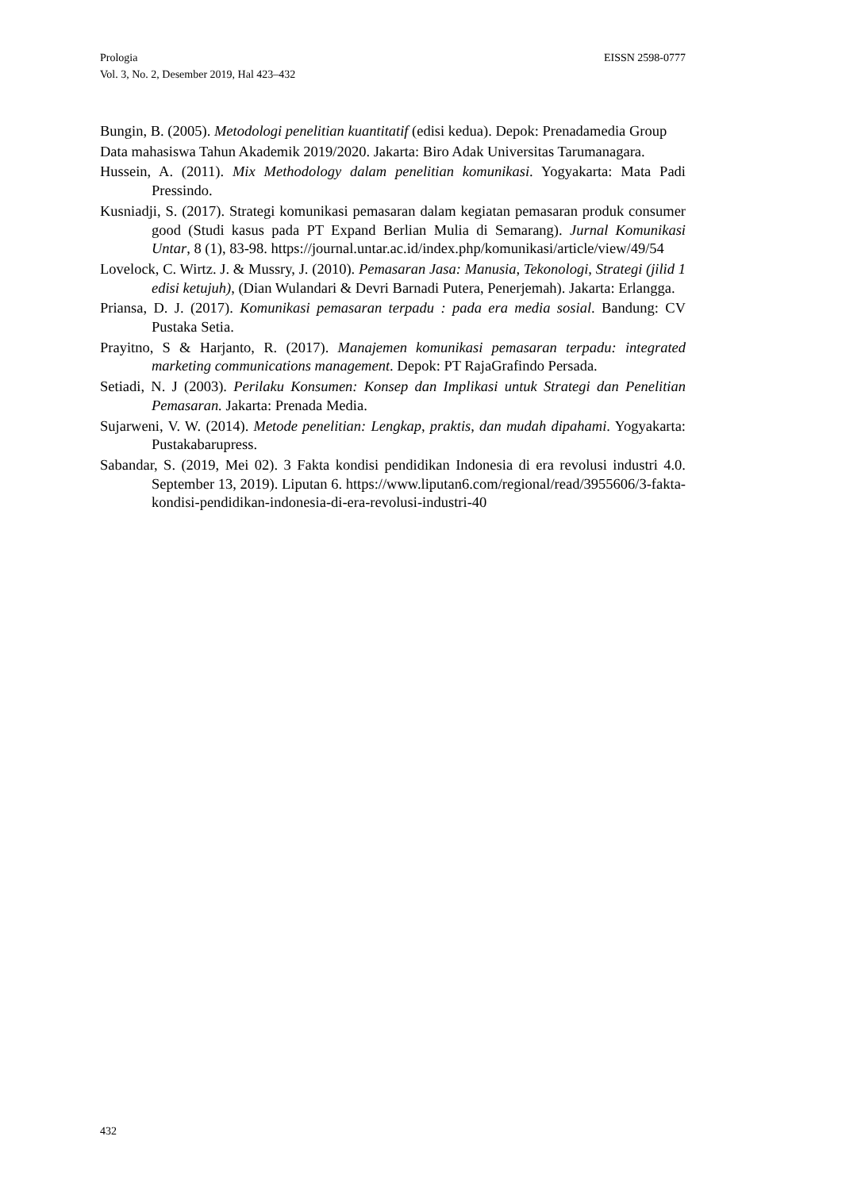EISSN 2598-0777 Prologia
Vol. 3, No. 2, Desember 2019, Hal 423–432
Bungin, B. (2005). Metodologi penelitian kuantitatif (edisi kedua). Depok: Prenadamedia Group
Data mahasiswa Tahun Akademik 2019/2020. Jakarta: Biro Adak Universitas Tarumanagara.
Hussein, A. (2011). Mix Methodology dalam penelitian komunikasi. Yogyakarta: Mata Padi Pressindo.
Kusniadji, S. (2017). Strategi komunikasi pemasaran dalam kegiatan pemasaran produk consumer good (Studi kasus pada PT Expand Berlian Mulia di Semarang). Jurnal Komunikasi Untar, 8 (1), 83-98. https://journal.untar.ac.id/index.php/komunikasi/article/view/49/54
Lovelock, C. Wirtz. J. & Mussry, J. (2010). Pemasaran Jasa: Manusia, Tekonologi, Strategi (jilid 1 edisi ketujuh), (Dian Wulandari & Devri Barnadi Putera, Penerjemah). Jakarta: Erlangga.
Priansa, D. J. (2017). Komunikasi pemasaran terpadu : pada era media sosial. Bandung: CV Pustaka Setia.
Prayitno, S & Harjanto, R. (2017). Manajemen komunikasi pemasaran terpadu: integrated marketing communications management. Depok: PT RajaGrafindo Persada.
Setiadi, N. J (2003). Perilaku Konsumen: Konsep dan Implikasi untuk Strategi dan Penelitian Pemasaran. Jakarta: Prenada Media.
Sujarweni, V. W. (2014). Metode penelitian: Lengkap, praktis, dan mudah dipahami. Yogyakarta: Pustakabarupress.
Sabandar, S. (2019, Mei 02). 3 Fakta kondisi pendidikan Indonesia di era revolusi industri 4.0. September 13, 2019). Liputan 6. https://www.liputan6.com/regional/read/3955606/3-fakta-kondisi-pendidikan-indonesia-di-era-revolusi-industri-40
432